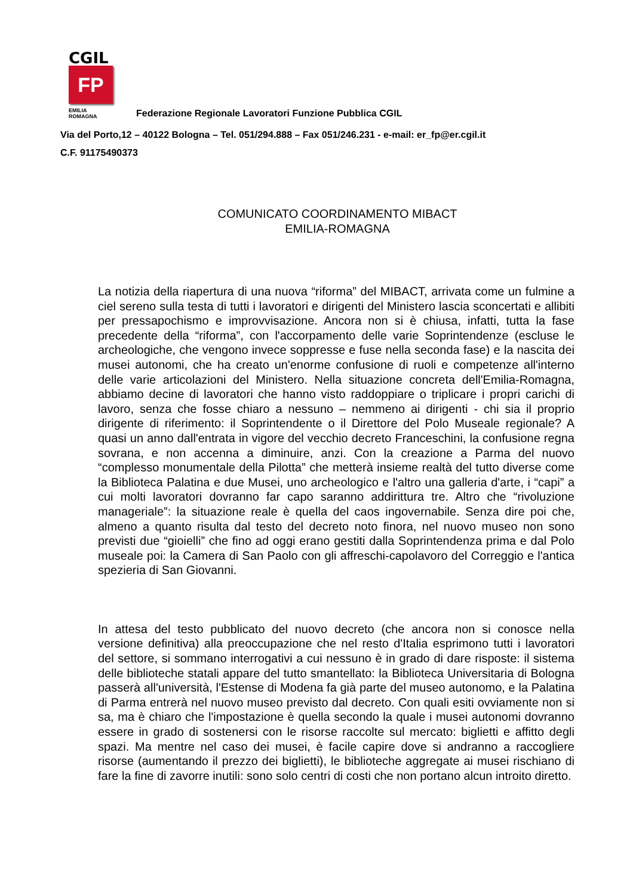CGIL
FP
EMILIA ROMAGNA
Federazione Regionale Lavoratori Funzione Pubblica CGIL
Via del Porto,12 – 40122 Bologna – Tel. 051/294.888 – Fax 051/246.231 - e-mail: er_fp@er.cgil.it
C.F. 91175490373
COMUNICATO COORDINAMENTO MIBACT
EMILIA-ROMAGNA
La notizia della riapertura di una nuova “riforma” del MIBACT, arrivata come un fulmine a ciel sereno sulla testa di tutti i lavoratori e dirigenti del Ministero lascia sconcertati e allibiti per pressapochismo e improvvisazione. Ancora non si è chiusa, infatti, tutta la fase precedente della “riforma”, con l'accorpamento delle varie Soprintendenze (escluse le archeologiche, che vengono invece soppresse e fuse nella seconda fase) e la nascita dei musei autonomi, che ha creato un'enorme confusione di ruoli e competenze all'interno delle varie articolazioni del Ministero. Nella situazione concreta dell'Emilia-Romagna, abbiamo decine di lavoratori che hanno visto raddoppiare o triplicare i propri carichi di lavoro, senza che fosse chiaro a nessuno – nemmeno ai dirigenti - chi sia il proprio dirigente di riferimento: il Soprintendente o il Direttore del Polo Museale regionale? A quasi un anno dall'entrata in vigore del vecchio decreto Franceschini, la confusione regna sovrana, e non accenna a diminuire, anzi. Con la creazione a Parma del nuovo “complesso monumentale della Pilotta” che metterà insieme realtà del tutto diverse come la Biblioteca Palatina e due Musei, uno archeologico e l'altro una galleria d'arte, i “capi” a cui molti lavoratori dovranno far capo saranno addirittura tre. Altro che “rivoluzione manageriale”: la situazione reale è quella del caos ingovernabile. Senza dire poi che, almeno a quanto risulta dal testo del decreto noto finora, nel nuovo museo non sono previsti due “gioielli” che fino ad oggi erano gestiti dalla Soprintendenza prima e dal Polo museale poi: la Camera di San Paolo con gli affreschi-capolavoro del Correggio e l'antica spezieria di San Giovanni.
In attesa del testo pubblicato del nuovo decreto (che ancora non si conosce nella versione definitiva) alla preoccupazione che nel resto d'Italia esprimono tutti i lavoratori del settore, si sommano interrogativi a cui nessuno è in grado di dare risposte: il sistema delle biblioteche statali appare del tutto smantellato: la Biblioteca Universitaria di Bologna passerà all'università, l'Estense di Modena fa già parte del museo autonomo, e la Palatina di Parma entrerà nel nuovo museo previsto dal decreto. Con quali esiti ovviamente non si sa, ma è chiaro che l'impostazione è quella secondo la quale i musei autonomi dovranno essere in grado di sostenersi con le risorse raccolte sul mercato: biglietti e affitto degli spazi. Ma mentre nel caso dei musei, è facile capire dove si andranno a raccogliere risorse (aumentando il prezzo dei biglietti), le biblioteche aggregate ai musei rischiano di fare la fine di zavorre inutili: sono solo centri di costi che non portano alcun introito diretto.